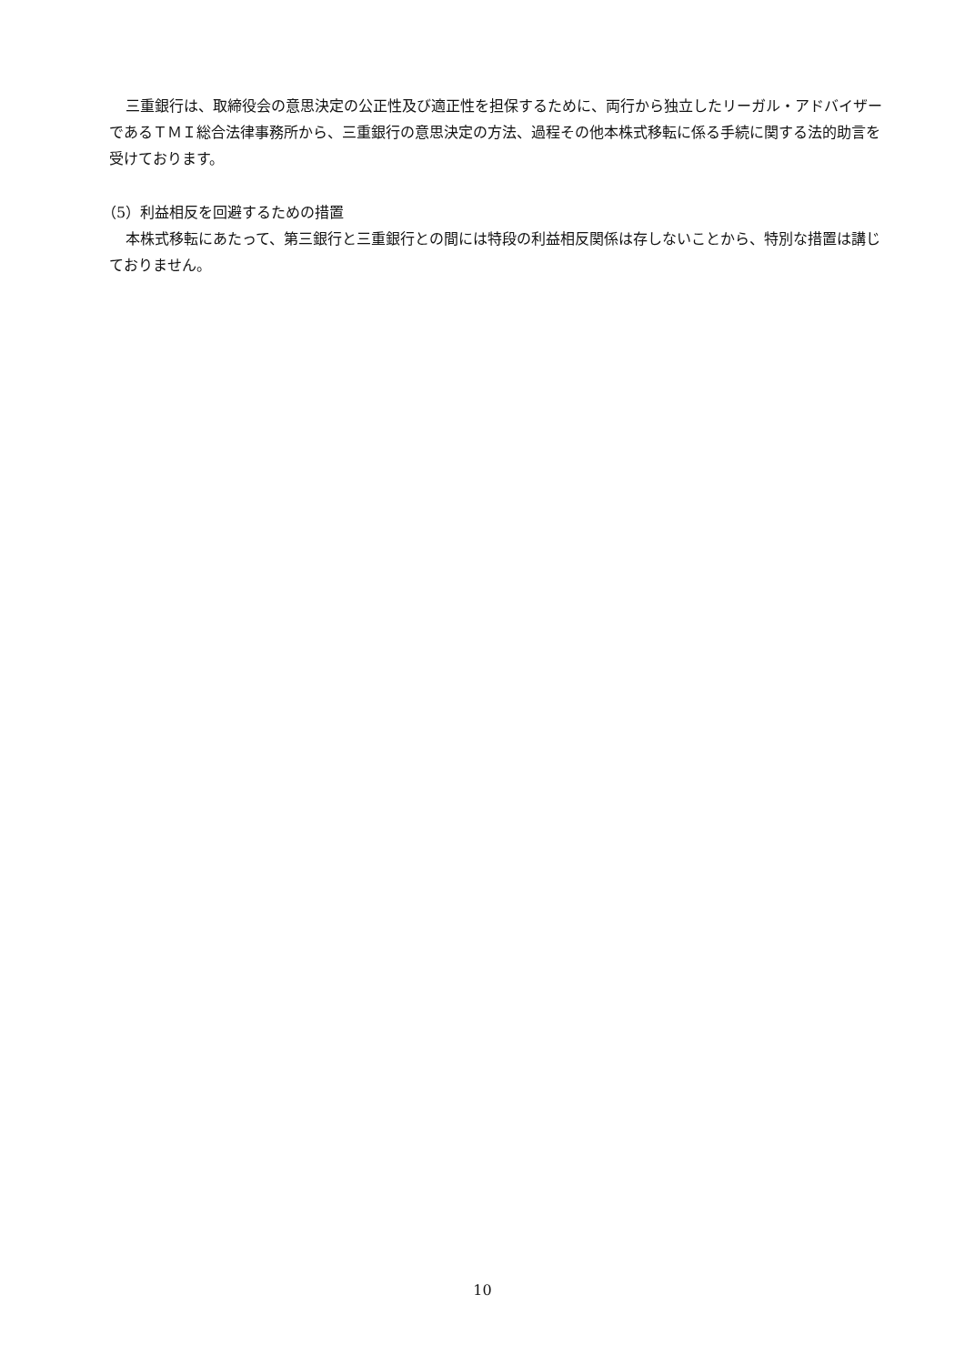三重銀行は、取締役会の意思決定の公正性及び適正性を担保するために、両行から独立したリーガル・アドバイザーであるＴＭＩ総合法律事務所から、三重銀行の意思決定の方法、過程その他本株式移転に係る手続に関する法的助言を受けております。
（5）利益相反を回避するための措置
本株式移転にあたって、第三銀行と三重銀行との間には特段の利益相反関係は存しないことから、特別な措置は講じておりません。
10